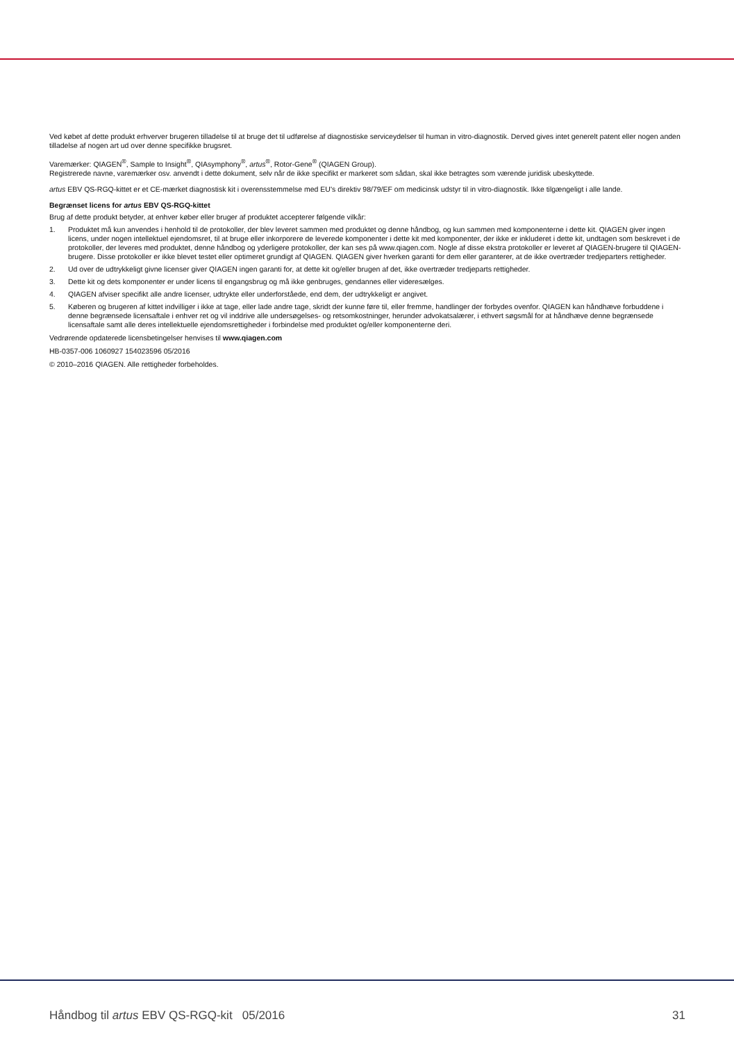Ved købet af dette produkt erhverver brugeren tilladelse til at bruge det til udførelse af diagnostiske serviceydelser til human in vitro-diagnostik. Derved gives intet generelt patent eller nogen anden tilladelse af nogen art ud over denne specifikke brugsret.
Varemærker: QIAGEN<sup>®</sup>, Sample to Insight<sup>®</sup>, QIAsymphony<sup>®</sup>, artus<sup>®</sup>, Rotor-Gene<sup>®</sup> (QIAGEN Group).
Registrerede navne, varemærker osv. anvendt i dette dokument, selv når de ikke specifikt er markeret som sådan, skal ikke betragtes som værende juridisk ubeskyttede.
artus EBV QS-RGQ-kittet er et CE-mærket diagnostisk kit i overensstemmelse med EU's direktiv 98/79/EF om medicinsk udstyr til in vitro-diagnostik. Ikke tilgængeligt i alle lande.
Begrænset licens for artus EBV QS-RGQ-kittet
Brug af dette produkt betyder, at enhver køber eller bruger af produktet accepterer følgende vilkår:
1. Produktet må kun anvendes i henhold til de protokoller, der blev leveret sammen med produktet og denne håndbog, og kun sammen med komponenterne i dette kit. QIAGEN giver ingen licens, under nogen intellektuel ejendomsret, til at bruge eller inkorporere de leverede komponenter i dette kit med komponenter, der ikke er inkluderet i dette kit, undtagen som beskrevet i de protokoller, der leveres med produktet, denne håndbog og yderligere protokoller, der kan ses på www.qiagen.com. Nogle af disse ekstra protokoller er leveret af QIAGEN-brugere til QIAGEN-brugere. Disse protokoller er ikke blevet testet eller optimeret grundigt af QIAGEN. QIAGEN giver hverken garanti for dem eller garanterer, at de ikke overtræder tredjeparters rettigheder.
2. Ud over de udtrykkeligt givne licenser giver QIAGEN ingen garanti for, at dette kit og/eller brugen af det, ikke overtræder tredjeparts rettigheder.
3. Dette kit og dets komponenter er under licens til engangsbrug og må ikke genbruges, gendannes eller videresælges.
4. QIAGEN afviser specifikt alle andre licenser, udtrykte eller underforståede, end dem, der udtrykkeligt er angivet.
5. Køberen og brugeren af kittet indvilliger i ikke at tage, eller lade andre tage, skridt der kunne føre til, eller fremme, handlinger der forbydes ovenfor. QIAGEN kan håndhæve forbuddene i denne begrænsede licensaftale i enhver ret og vil inddrive alle undersøgelses- og retsomkostninger, herunder advokatsalærer, i ethvert søgsmål for at håndhæve denne begrænsede licensaftale samt alle deres intellektuelle ejendomsrettigheder i forbindelse med produktet og/eller komponenterne deri.
Vedrørende opdaterede licensbetingelser henvises til www.qiagen.com
HB-0357-006 1060927 154023596 05/2016
© 2010–2016 QIAGEN. Alle rettigheder forbeholdes.
Håndbog til artus EBV QS-RGQ-kit 05/2016 31